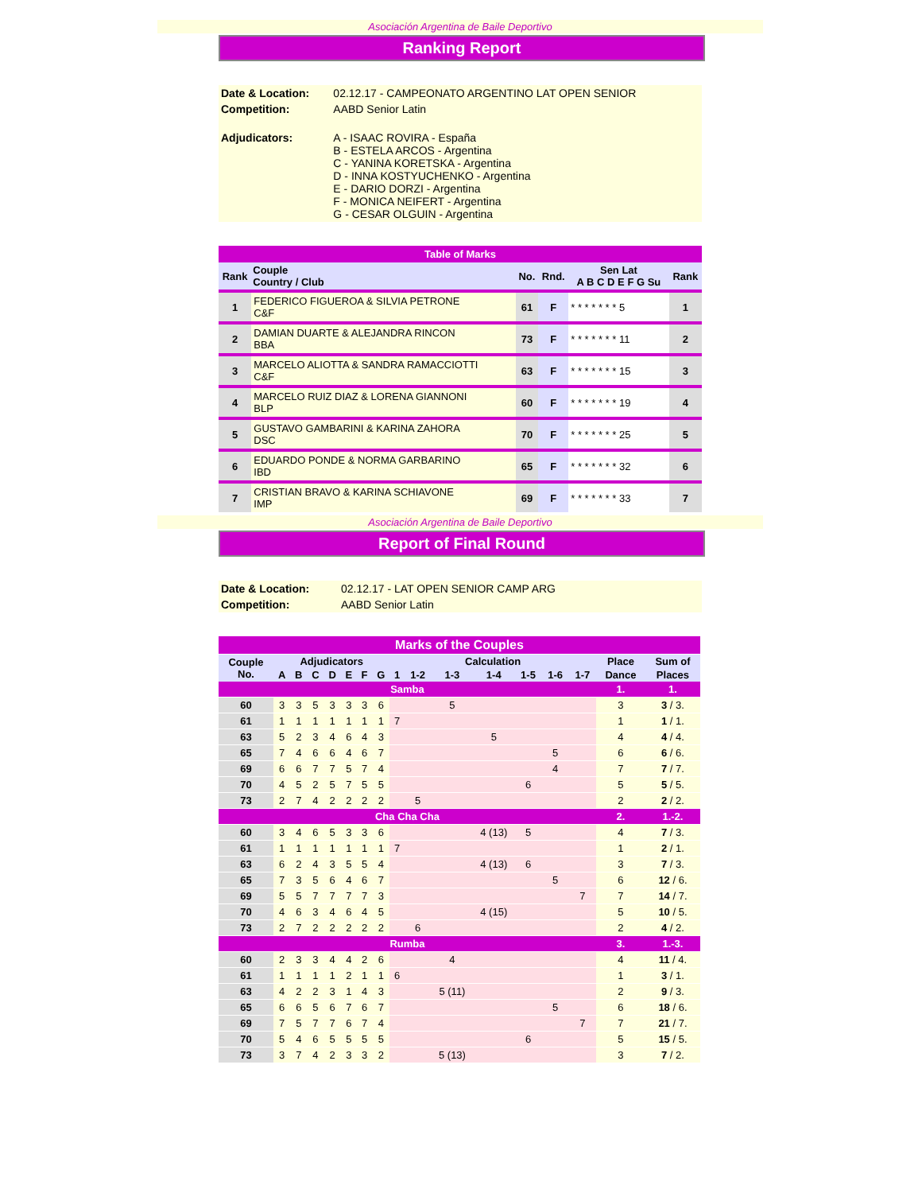Asociación Argentina de Baile Deportivo
Ranking Report
| Date & Location: | 02.12.17 - CAMPEONATO ARGENTINO LAT OPEN SENIOR |
| Competition: | AABD Senior Latin |
| Adjudicators: | A - ISAAC ROVIRA - España B - ESTELA ARCOS - Argentina C - YANINA KORETSKA - Argentina D - INNA KOSTYUCHENKO - Argentina E - DARIO DORZI - Argentina F - MONICA NEIFERT - Argentina G - CESAR OLGUIN - Argentina |
| Table of Marks | | | | | |
| Rank | Couple Country / Club | No. | Rnd. | Sen Lat A B C D E F G Su | Rank |
| 1 | FEDERICO FIGUEROA & SILVIA PETRONE C&F | 61 | F | * * * * * * * 5 | 1 |
| 2 | DAMIAN DUARTE & ALEJANDRA RINCON BBA | 73 | F | * * * * * * * 11 | 2 |
| 3 | MARCELO ALIOTTA & SANDRA RAMACCIOTTI C&F | 63 | F | * * * * * * * 15 | 3 |
| 4 | MARCELO RUIZ DIAZ & LORENA GIANNONI BLP | 60 | F | * * * * * * * 19 | 4 |
| 5 | GUSTAVO GAMBARINI & KARINA ZAHORA DSC | 70 | F | * * * * * * * 25 | 5 |
| 6 | EDUARDO PONDE & NORMA GARBARINO IBD | 65 | F | * * * * * * * 32 | 6 |
| 7 | CRISTIAN BRAVO & KARINA SCHIAVONE IMP | 69 | F | * * * * * * * 33 | 7 |
Asociación Argentina de Baile Deportivo
Report of Final Round
| Date & Location: | 02.12.17 - LAT OPEN SENIOR CAMP ARG |
| Competition: | AABD Senior Latin |
| Marks of the Couples | | | | | | | | | | | | | | | | |
| Couple No. | Adjudicators | | | | | | | Calculation | | | | | | | Place | Sum of |
| | A | B | C | D | E | F | G | 1 | 1-2 | 1-3 | 1-4 | 1-5 | 1-6 | 1-7 | Dance | Places |
| Samba | | | | | | | | | | | | | | | 1. | 1. |
| 60 | 3 | 3 | 5 | 3 | 3 | 3 | 6 | | | 5 | | | | | 3 | 3 / 3. |
| 61 | 1 | 1 | 1 | 1 | 1 | 1 | 1 | 7 | | | | | | | 1 | 1 / 1. |
| 63 | 5 | 2 | 3 | 4 | 6 | 4 | 3 | | | | 5 | | | | 4 | 4 / 4. |
| 65 | 7 | 4 | 6 | 6 | 4 | 6 | 7 | | | | | | 5 | | 6 | 6 / 6. |
| 69 | 6 | 6 | 7 | 7 | 5 | 7 | 4 | | | | | | 4 | | 7 | 7 / 7. |
| 70 | 4 | 5 | 2 | 5 | 7 | 5 | 5 | | | | | 6 | | | 5 | 5 / 5. |
| 73 | 2 | 7 | 4 | 2 | 2 | 2 | 2 | | 5 | | | | | | 2 | 2 / 2. |
| Cha Cha Cha | | | | | | | | | | | | | | | 2. | 1.-2. |
| 60 | 3 | 4 | 6 | 5 | 3 | 3 | 6 | | | | 4 (13) | 5 | | | 4 | 7 / 3. |
| 61 | 1 | 1 | 1 | 1 | 1 | 1 | 1 | 7 | | | | | | | 1 | 2 / 1. |
| 63 | 6 | 2 | 4 | 3 | 5 | 5 | 4 | | | | 4 (13) | 6 | | | 3 | 7 / 3. |
| 65 | 7 | 3 | 5 | 6 | 4 | 6 | 7 | | | | | | 5 | | 6 | 12 / 6. |
| 69 | 5 | 5 | 7 | 7 | 7 | 7 | 3 | | | | | | | 7 | 7 | 14 / 7. |
| 70 | 4 | 6 | 3 | 4 | 6 | 4 | 5 | | | | 4 (15) | | | | 5 | 10 / 5. |
| 73 | 2 | 7 | 2 | 2 | 2 | 2 | 2 | | 6 | | | | | | 2 | 4 / 2. |
| Rumba | | | | | | | | | | | | | | | 3. | 1.-3. |
| 60 | 2 | 3 | 3 | 4 | 4 | 2 | 6 | | | 4 | | | | | 4 | 11 / 4. |
| 61 | 1 | 1 | 1 | 1 | 2 | 1 | 1 | 6 | | | | | | | 1 | 3 / 1. |
| 63 | 4 | 2 | 2 | 3 | 1 | 4 | 3 | | | 5 (11) | | | | | 2 | 9 / 3. |
| 65 | 6 | 6 | 5 | 6 | 7 | 6 | 7 | | | | | | 5 | | 6 | 18 / 6. |
| 69 | 7 | 5 | 7 | 7 | 6 | 7 | 4 | | | | | | | 7 | 7 | 21 / 7. |
| 70 | 5 | 4 | 6 | 5 | 5 | 5 | 5 | | | | | 6 | | | 5 | 15 / 5. |
| 73 | 3 | 7 | 4 | 2 | 3 | 3 | 2 | | | 5 (13) | | | | | 3 | 7 / 2. |